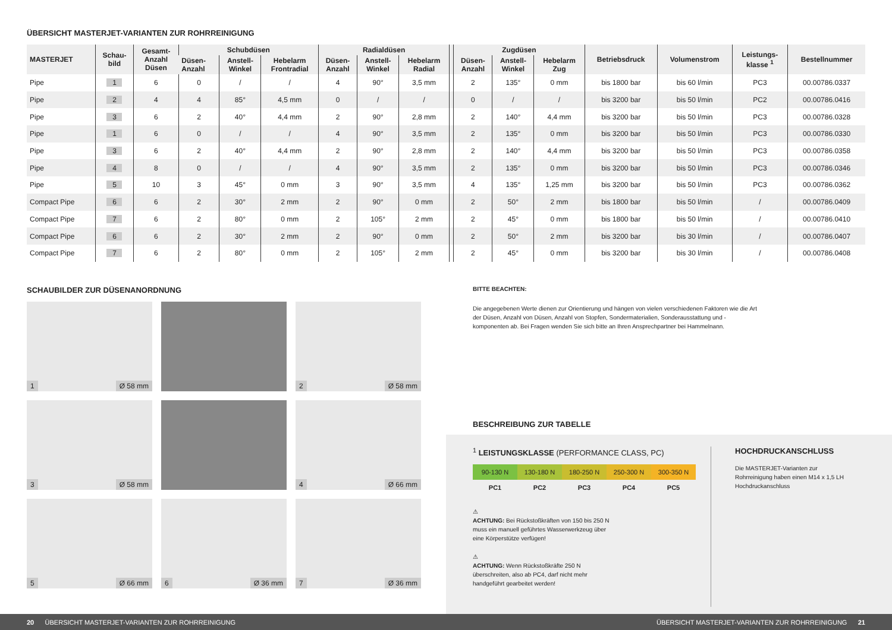ÜBERSICHT MASTERJET-VARIANTEN ZUR ROHRREINIGUNG
| MASTERJET | Schau- bild | Gesamt- Anzahl Düsen | Schubdüsen | | | Radialdüsen | | | | Zugdüsen | | | Betriebsdruck | Volumenstrom | Leistungs- klasse <sup>1</sup> | Bestellnummer |
| --- | --- | --- | --- | --- | --- | --- | --- | --- | --- | --- | --- | --- | --- | --- | --- | --- |
| | | | Düsen- Anzahl | Anstell- Winkel | Hebelarm Frontradial | Düsen- Anzahl | Anstell- Winkel | Hebelarm Radial | | Düsen- Anzahl | Anstell- Winkel | Hebelarm Zug | | | | |
| Pipe | 1 | 6 | 0 | / | / | 4 | 90° | 3,5 mm | | 2 | 135° | 0 mm | bis 1800 bar | bis 60 l/min | PC3 | 00.00786.0337 |
| Pipe | 2 | 4 | 4 | 85° | 4,5 mm | 0 | / | / | | 0 | / | / | bis 3200 bar | bis 50 l/min | PC2 | 00.00786.0416 |
| Pipe | 3 | 6 | 2 | 40° | 4,4 mm | 2 | 90° | 2,8 mm | | 2 | 140° | 4,4 mm | bis 3200 bar | bis 50 l/min | PC3 | 00.00786.0328 |
| Pipe | 1 | 6 | 0 | / | / | 4 | 90° | 3,5 mm | | 2 | 135° | 0 mm | bis 3200 bar | bis 50 l/min | PC3 | 00.00786.0330 |
| Pipe | 3 | 6 | 2 | 40° | 4,4 mm | 2 | 90° | 2,8 mm | | 2 | 140° | 4,4 mm | bis 3200 bar | bis 50 l/min | PC3 | 00.00786.0358 |
| Pipe | 4 | 8 | 0 | / | / | 4 | 90° | 3,5 mm | | 2 | 135° | 0 mm | bis 3200 bar | bis 50 l/min | PC3 | 00.00786.0346 |
| Pipe | 5 | 10 | 3 | 45° | 0 mm | 3 | 90° | 3,5 mm | | 4 | 135° | 1,25 mm | bis 3200 bar | bis 50 l/min | PC3 | 00.00786.0362 |
| Compact Pipe | 6 | 6 | 2 | 30° | 2 mm | 2 | 90° | 0 mm | | 2 | 50° | 2 mm | bis 1800 bar | bis 50 l/min | / | 00.00786.0409 |
| Compact Pipe | 7 | 6 | 2 | 80° | 0 mm | 2 | 105° | 2 mm | | 2 | 45° | 0 mm | bis 1800 bar | bis 50 l/min | / | 00.00786.0410 |
| Compact Pipe | 6 | 6 | 2 | 30° | 2 mm | 2 | 90° | 0 mm | | 2 | 50° | 2 mm | bis 3200 bar | bis 30 l/min | / | 00.00786.0407 |
| Compact Pipe | 7 | 6 | 2 | 80° | 0 mm | 2 | 105° | 2 mm | | 2 | 45° | 0 mm | bis 3200 bar | bis 30 l/min | / | 00.00786.0408 |
SCHAUBILDER ZUR DÜSENANORDNUNG
1 Ø 58 mm
2 Ø 58 mm
3 Ø 58 mm
4 Ø 66 mm
5 Ø 66 mm
6 Ø 36 mm
7 Ø 36 mm
BITTE BEACHTEN:
Die angegebenen Werte dienen zur Orientierung und hängen von vielen verschiedenen Faktoren wie die Art der Düsen, Anzahl von Düsen, Anzahl von Stopfen, Sondermaterialien, Sonderausstattung und -komponenten ab. Bei Fragen wenden Sie sich bitte an Ihren Ansprechpartner bei Hammelnann.
BESCHREIBUNG ZUR TABELLE
<sup>1</sup> LEISTUNGSKLASSE (PERFORMANCE CLASS, PC)
90-130 N 130-180 N 180-250 N 250-300 N 300-350 N
PC1 PC2 PC3 PC4 PC5
⚠
ACHTUNG: Bei Rückstoßkräften von 150 bis 250 N
muss ein manuell geführtes Wasserwerkzeug über
eine Körperstütze verfügen!
⚠
ACHTUNG: Wenn Rückstoßkräfte 250 N
überschreiten, also ab PC4, darf nicht mehr
handgeführt gearbeitet werden!
HOCHDRUCKANSCHLUSS
Die MASTERJET-Varianten zur
Rohrreinigung haben einen M14 x 1,5 LH
Hochdruckanschluss
20 ÜBERSICHT MASTERJET-VARIANTEN ZUR ROHRREINIGUNG ÜBERSICHT MASTERJET-VARIANTEN ZUR ROHRREINIGUNG 21